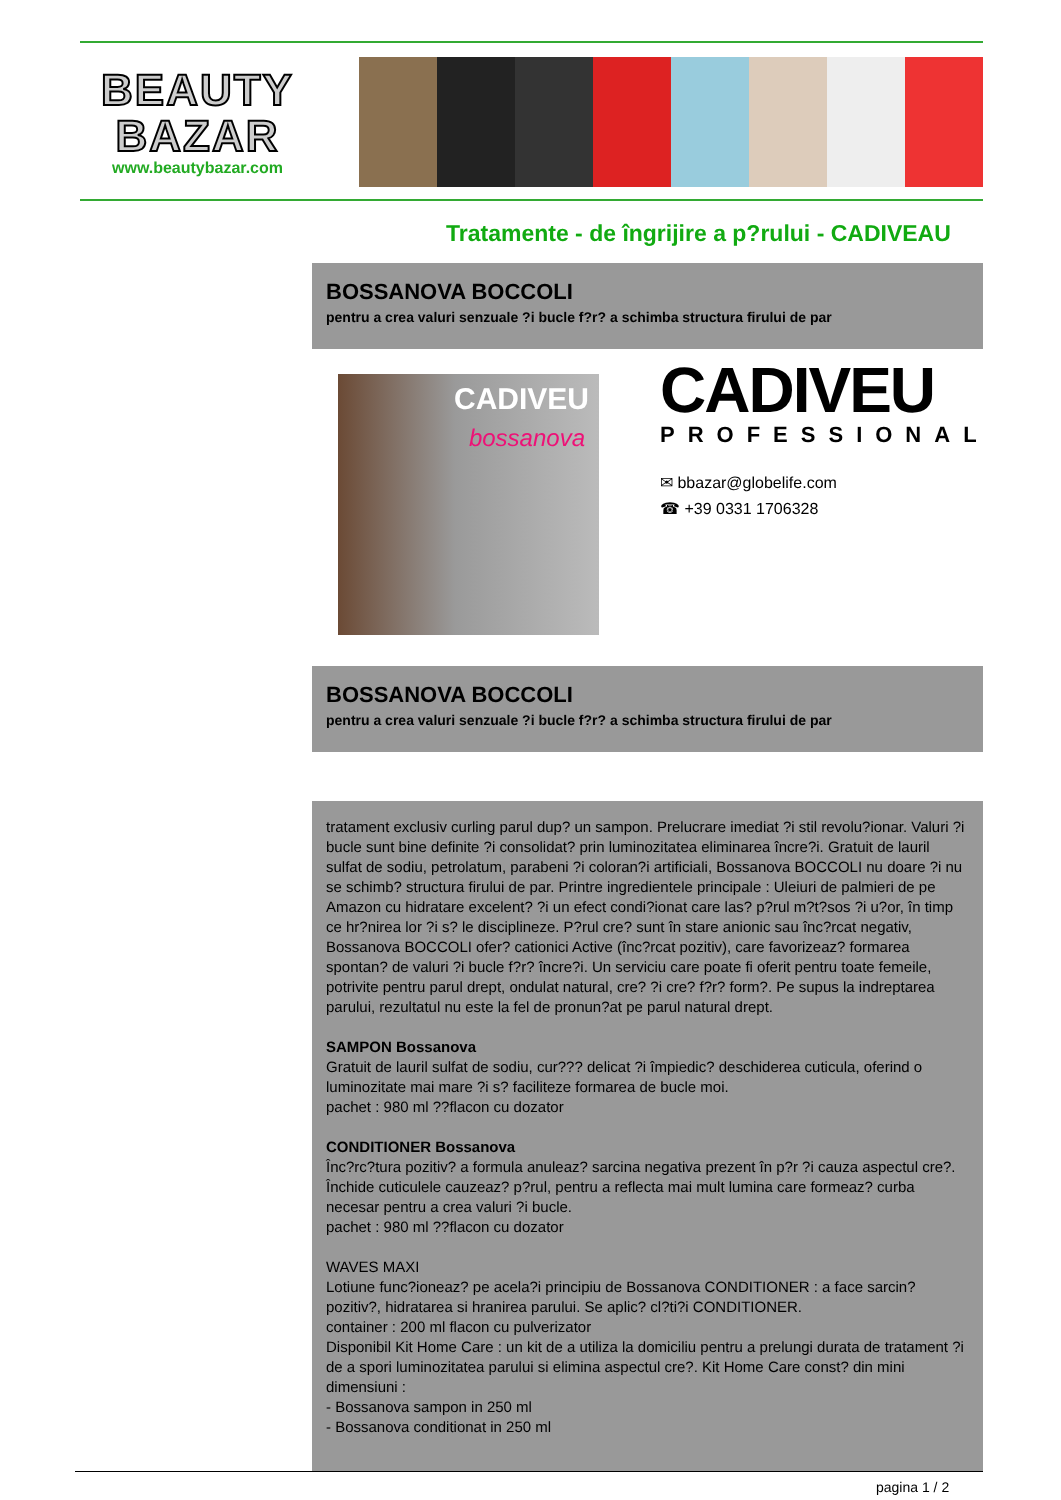BEAUTY
BAZAR
www.beautybazar.com
Tratamente - de îngrijire a p?rului - CADIVEAU
BOSSANOVA BOCCOLI
pentru a crea valuri senzuale ?i bucle f?r? a schimba structura firului de par
CADIVEU
bossanova
CADIVEU
PROFESSIONAL
✉ bbazar@globelife.com
☎ +39 0331 1706328
BOSSANOVA BOCCOLI
pentru a crea valuri senzuale ?i bucle f?r? a schimba structura firului de par
tratament exclusiv curling parul dup? un sampon. Prelucrare imediat ?i stil revolu?ionar. Valuri ?i bucle sunt bine definite ?i consolidat? prin luminozitatea eliminarea încre?i. Gratuit de lauril sulfat de sodiu, petrolatum, parabeni ?i coloran?i artificiali, Bossanova BOCCOLI nu doare ?i nu se schimb? structura firului de par. Printre ingredientele principale : Uleiuri de palmieri de pe Amazon cu hidratare excelent? ?i un efect condi?ionat care las? p?rul m?t?sos ?i u?or, în timp ce hr?nirea lor ?i s? le disciplineze. P?rul cre? sunt în stare anionic sau înc?rcat negativ, Bossanova BOCCOLI ofer? cationici Active (înc?rcat pozitiv), care favorizeaz? formarea spontan? de valuri ?i bucle f?r? încre?i. Un serviciu care poate fi oferit pentru toate femeile, potrivite pentru parul drept, ondulat natural, cre? ?i cre? f?r? form?. Pe supus la indreptarea parului, rezultatul nu este la fel de pronun?at pe parul natural drept.
SAMPON Bossanova
Gratuit de lauril sulfat de sodiu, cur??? delicat ?i împiedic? deschiderea cuticula, oferind o luminozitate mai mare ?i s? faciliteze formarea de bucle moi.
pachet : 980 ml ??flacon cu dozator
CONDITIONER Bossanova
Înc?rc?tura pozitiv? a formula anuleaz? sarcina negativa prezent în p?r ?i cauza aspectul cre?. Închide cuticulele cauzeaz? p?rul, pentru a reflecta mai mult lumina care formeaz? curba necesar pentru a crea valuri ?i bucle.
pachet : 980 ml ??flacon cu dozator
WAVES MAXI
Lotiune func?ioneaz? pe acela?i principiu de Bossanova CONDITIONER : a face sarcin? pozitiv?, hidratarea si hranirea parului. Se aplic? cl?ti?i CONDITIONER.
container : 200 ml flacon cu pulverizator
Disponibil Kit Home Care : un kit de a utiliza la domiciliu pentru a prelungi durata de tratament ?i de a spori luminozitatea parului si elimina aspectul cre?. Kit Home Care const? din mini dimensiuni :
- Bossanova sampon in 250 ml
- Bossanova conditionat in 250 ml
pagina 1 / 2